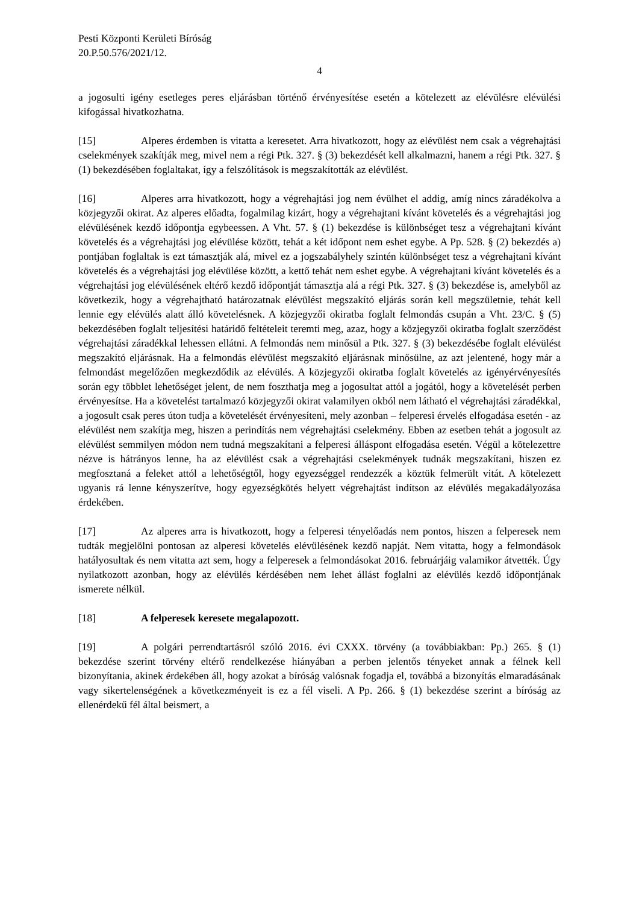Pesti Központi Kerületi Bíróság
20.P.50.576/2021/12.
4
a jogosulti igény esetleges peres eljárásban történő érvényesítése esetén a kötelezett az elévülésre elévülési kifogással hivatkozhatna.
[15] Alperes érdemben is vitatta a keresetet. Arra hivatkozott, hogy az elévülést nem csak a végrehajtási cselekmények szakítják meg, mivel nem a régi Ptk. 327. § (3) bekezdését kell alkalmazni, hanem a régi Ptk. 327. § (1) bekezdésében foglaltakat, így a felszólítások is megszakították az elévülést.
[16] Alperes arra hivatkozott, hogy a végrehajtási jog nem évülhet el addig, amíg nincs záradékolva a közjegyzői okirat. Az alperes előadta, fogalmilag kizárt, hogy a végrehajtani kívánt követelés és a végrehajtási jog elévülésének kezdő időpontja egybeessen. A Vht. 57. § (1) bekezdése is különbséget tesz a végrehajtani kívánt követelés és a végrehajtási jog elévülése között, tehát a két időpont nem eshet egybe. A Pp. 528. § (2) bekezdés a) pontjában foglaltak is ezt támasztják alá, mivel ez a jogszabályhely szintén különbséget tesz a végrehajtani kívánt követelés és a végrehajtási jog elévülése között, a kettő tehát nem eshet egybe. A végrehajtani kívánt követelés és a végrehajtási jog elévülésének eltérő kezdő időpontját támasztja alá a régi Ptk. 327. § (3) bekezdése is, amelyből az következik, hogy a végrehajtható határozatnak elévülést megszakító eljárás során kell megszületnie, tehát kell lennie egy elévülés alatt álló követelésnek. A közjegyzői okiratba foglalt felmondás csupán a Vht. 23/C. § (5) bekezdésében foglalt teljesítési határidő feltételeit teremti meg, azaz, hogy a közjegyzői okiratba foglalt szerződést végrehajtási záradékkal lehessen ellátni. A felmondás nem minősül a Ptk. 327. § (3) bekezdésébe foglalt elévülést megszakító eljárásnak. Ha a felmondás elévülést megszakító eljárásnak minősülne, az azt jelentené, hogy már a felmondást megelőzően megkezdődik az elévülés. A közjegyzői okiratba foglalt követelés az igényérvényesítés során egy többlet lehetőséget jelent, de nem foszthatja meg a jogosultat attól a jogától, hogy a követelését perben érvényesítse. Ha a követelést tartalmazó közjegyzői okirat valamilyen okból nem látható el végrehajtási záradékkal, a jogosult csak peres úton tudja a követelését érvényesíteni, mely azonban – felperesi érvelés elfogadása esetén - az elévülést nem szakítja meg, hiszen a perindítás nem végrehajtási cselekmény. Ebben az esetben tehát a jogosult az elévülést semmilyen módon nem tudná megszakítani a felperesi álláspont elfogadása esetén. Végül a kötelezettre nézve is hátrányos lenne, ha az elévülést csak a végrehajtási cselekmények tudnák megszakítani, hiszen ez megfosztaná a feleket attól a lehetőségtől, hogy egyezséggel rendezzék a köztük felmerült vitát. A kötelezett ugyanis rá lenne kényszerítve, hogy egyezségkötés helyett végrehajtást indítson az elévülés megakadályozása érdekében.
[17] Az alperes arra is hivatkozott, hogy a felperesi tényelőadás nem pontos, hiszen a felperesek nem tudták megjelölni pontosan az alperesi követelés elévülésének kezdő napját. Nem vitatta, hogy a felmondások hatályosultak és nem vitatta azt sem, hogy a felperesek a felmondásokat 2016. februárjáig valamikor átvették. Úgy nyilatkozott azonban, hogy az elévülés kérdésében nem lehet állást foglalni az elévülés kezdő időpontjának ismerete nélkül.
[18] A felperesek keresete megalapozott.
[19] A polgári perrendtartásról szóló 2016. évi CXXX. törvény (a továbbiakban: Pp.) 265. § (1) bekezdése szerint törvény eltérő rendelkezése hiányában a perben jelentős tényeket annak a félnek kell bizonyítania, akinek érdekében áll, hogy azokat a bíróság valósnak fogadja el, továbbá a bizonyítás elmaradásának vagy sikertelenségének a következményeit is ez a fél viseli. A Pp. 266. § (1) bekezdése szerint a bíróság az ellenérdekű fél által beismert, a